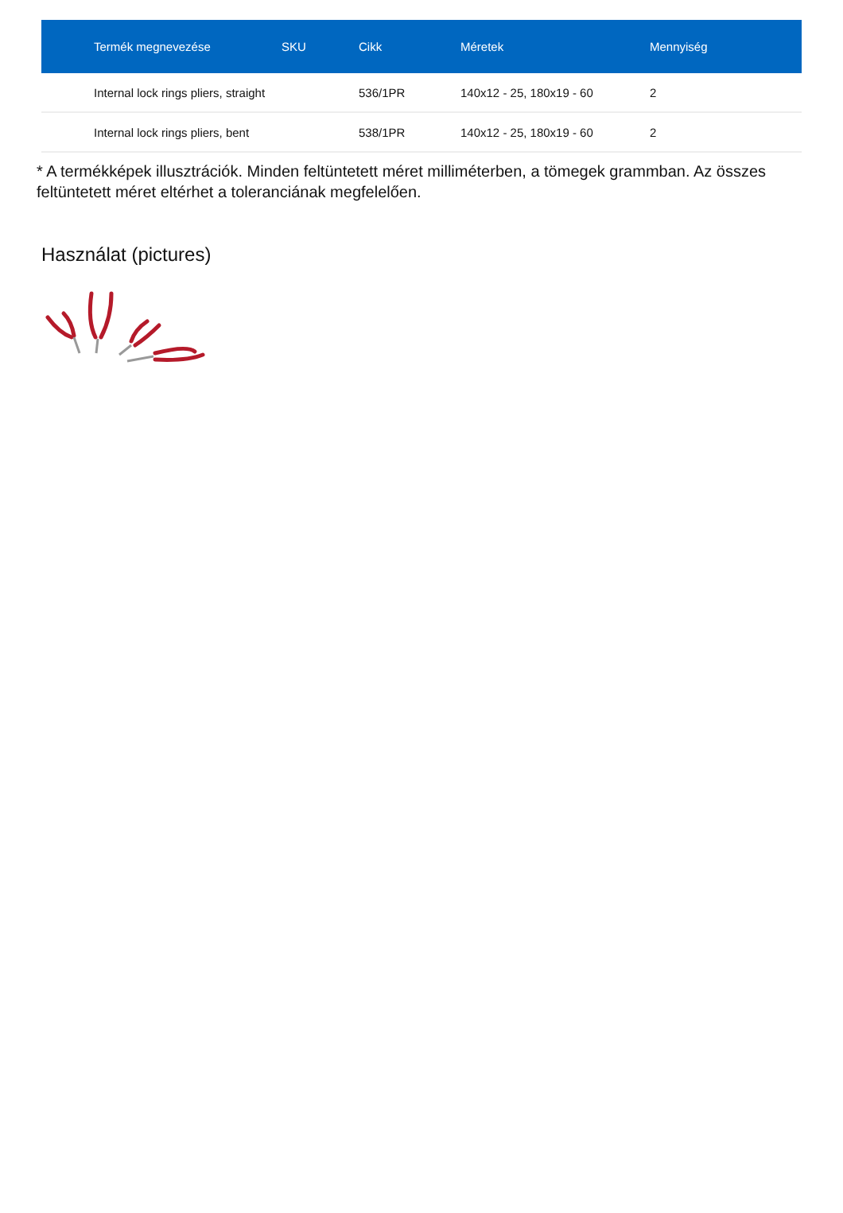| Termék megnevezése | SKU | Cikk | Méretek | Mennyiség |
| --- | --- | --- | --- | --- |
| Internal lock rings pliers, straight | | 536/1PR | 140x12 - 25, 180x19 - 60 | 2 |
| Internal lock rings pliers, bent | | 538/1PR | 140x12 - 25, 180x19 - 60 | 2 |
* A termékképek illusztrációk. Minden feltüntetett méret milliméterben, a tömegek grammban. Az összes feltüntetett méret eltérhet a toleranciának megfelelően.
Használat (pictures)